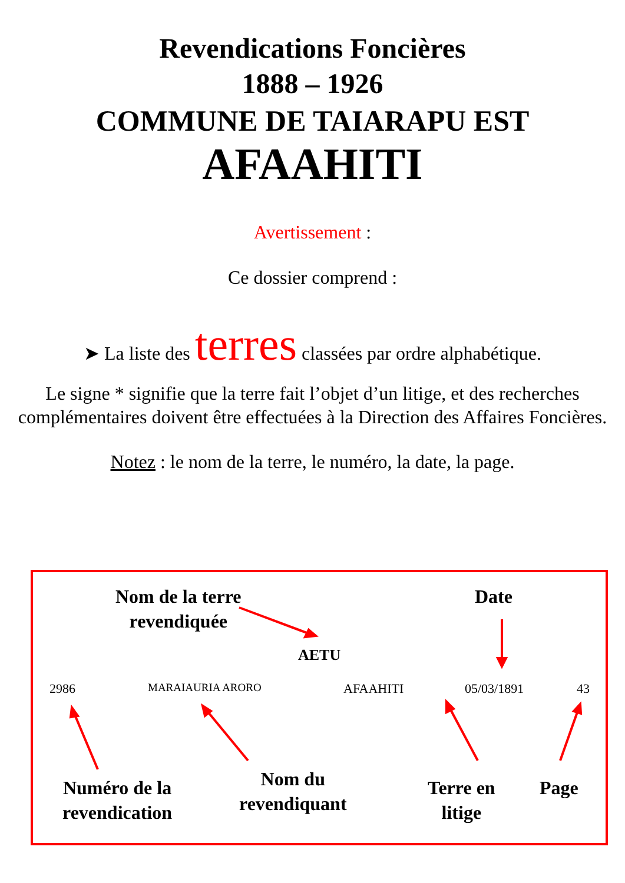Revendications Foncières
1888 – 1926
COMMUNE DE TAIARAPU EST
AFAAHITI
Avertissement :
Ce dossier comprend :
➤ La liste des terres classées par ordre alphabétique.
Le signe * signifie que la terre fait l’objet d’un litige, et des recherches complémentaires doivent être effectuées à la Direction des Affaires Foncières.
Notez : le nom de la terre, le numéro, la date, la page.
Nom de la terre
revendiquée
Date
AETU
2986 MARAIAURIA ARORO AFAAHITI 05/03/1891 43
Numéro de la
revendication
Nom du
revendiquant
Terre en
litige
Page